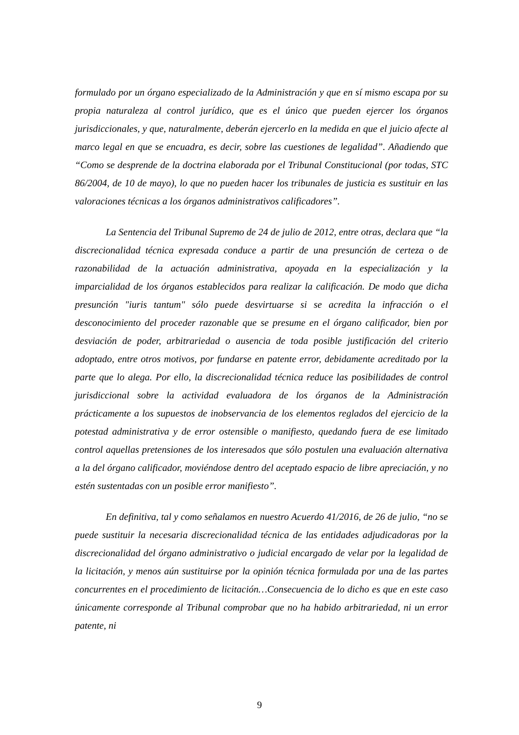formulado por un órgano especializado de la Administración y que en sí mismo escapa por su propia naturaleza al control jurídico, que es el único que pueden ejercer los órganos jurisdiccionales, y que, naturalmente, deberán ejercerlo en la medida en que el juicio afecte al marco legal en que se encuadra, es decir, sobre las cuestiones de legalidad”. Añadiendo que “Como se desprende de la doctrina elaborada por el Tribunal Constitucional (por todas, STC 86/2004, de 10 de mayo), lo que no pueden hacer los tribunales de justicia es sustituir en las valoraciones técnicas a los órganos administrativos calificadores”.
La Sentencia del Tribunal Supremo de 24 de julio de 2012, entre otras, declara que “la discrecionalidad técnica expresada conduce a partir de una presunción de certeza o de razonabilidad de la actuación administrativa, apoyada en la especialización y la imparcialidad de los órganos establecidos para realizar la calificación. De modo que dicha presunción "iuris tantum" sólo puede desvirtuarse si se acredita la infracción o el desconocimiento del proceder razonable que se presume en el órgano calificador, bien por desviación de poder, arbitrariedad o ausencia de toda posible justificación del criterio adoptado, entre otros motivos, por fundarse en patente error, debidamente acreditado por la parte que lo alega. Por ello, la discrecionalidad técnica reduce las posibilidades de control jurisdiccional sobre la actividad evaluadora de los órganos de la Administración prácticamente a los supuestos de inobservancia de los elementos reglados del ejercicio de la potestad administrativa y de error ostensible o manifiesto, quedando fuera de ese limitado control aquellas pretensiones de los interesados que sólo postulen una evaluación alternativa a la del órgano calificador, moviéndose dentro del aceptado espacio de libre apreciación, y no estén sustentadas con un posible error manifiesto”.
En definitiva, tal y como señalamos en nuestro Acuerdo 41/2016, de 26 de julio, “no se puede sustituir la necesaria discrecionalidad técnica de las entidades adjudicadoras por la discrecionalidad del órgano administrativo o judicial encargado de velar por la legalidad de la licitación, y menos aún sustituirse por la opinión técnica formulada por una de las partes concurrentes en el procedimiento de licitación…Consecuencia de lo dicho es que en este caso únicamente corresponde al Tribunal comprobar que no ha habido arbitrariedad, ni un error patente, ni
9